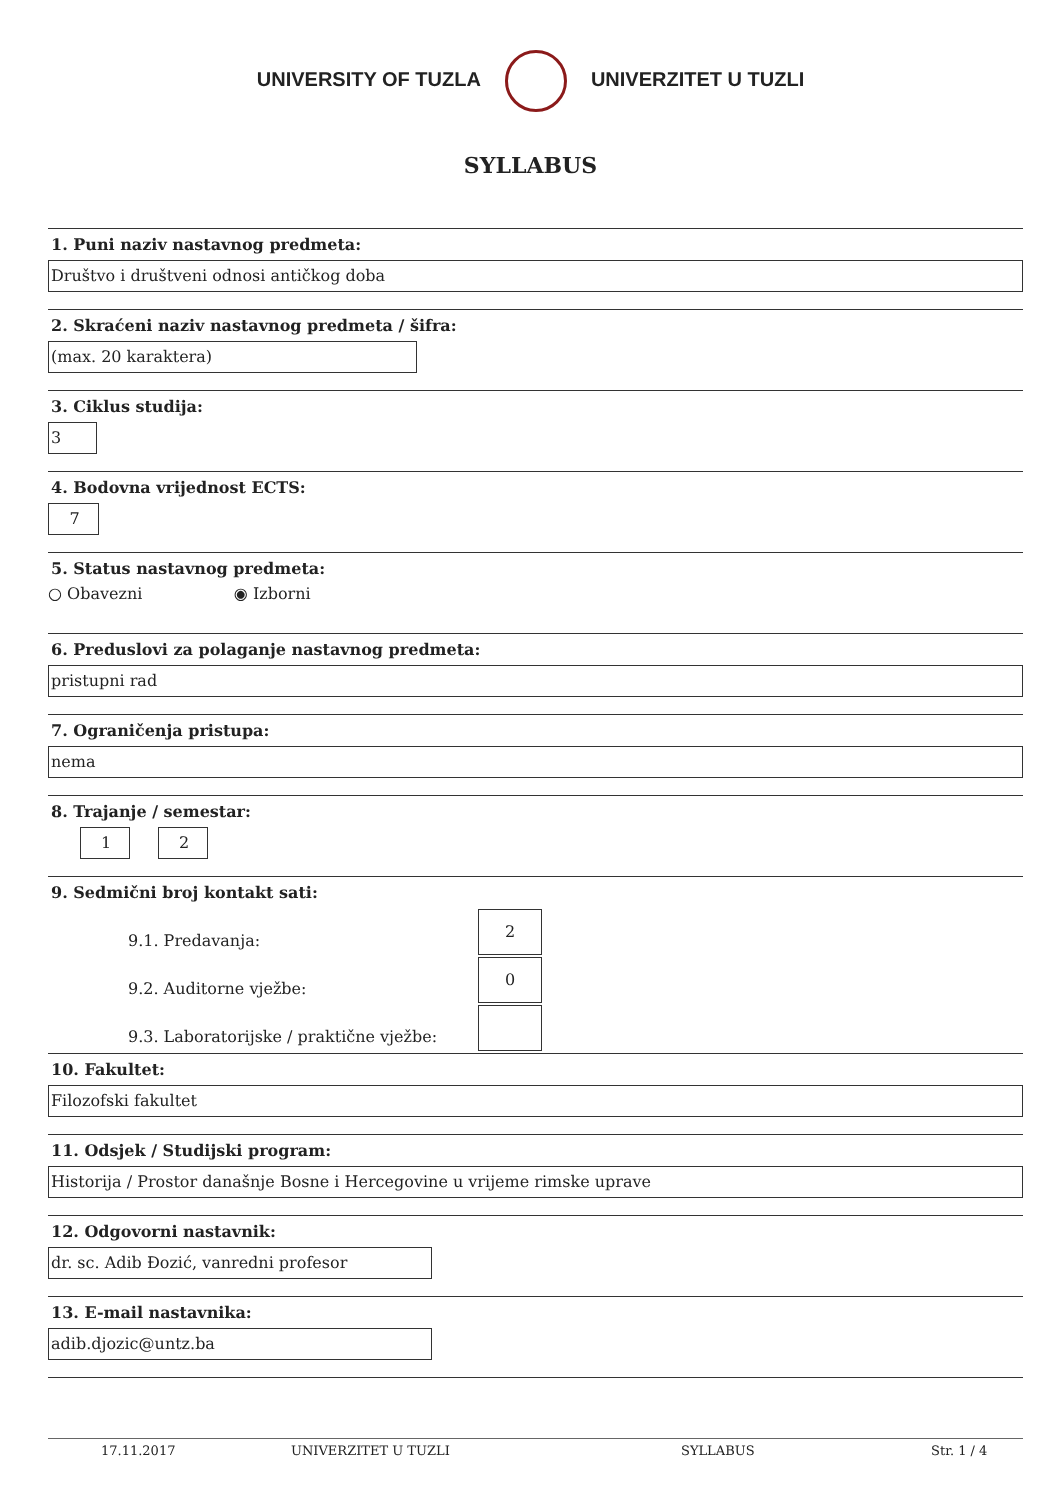UNIVERSITY OF TUZLA UNIVERZITET U TUZLI
SYLLABUS
1. Puni naziv nastavnog predmeta:
Društvo i društveni odnosi antičkog doba
2. Skraćeni naziv nastavnog predmeta / šifra:
(max. 20 karaktera)
3. Ciklus studija:
3
4. Bodovna vrijednost ECTS:
7
5. Status nastavnog predmeta:
○ Obavezni ◉ Izborni
6. Preduslovi za polaganje nastavnog predmeta:
pristupni rad
7. Ograničenja pristupa:
nema
8. Trajanje / semestar:
1 2
9. Sedmični broj kontakt sati:
9.1. Predavanja: 2
9.2. Auditorne vježbe: 0
9.3. Laboratorijske / praktične vježbe:
10. Fakultet:
Filozofski fakultet
11. Odsjek / Studijski program:
Historija / Prostor današnje Bosne i Hercegovine u vrijeme rimske uprave
12. Odgovorni nastavnik:
dr. sc. Adib Đozić, vanredni profesor
13. E-mail nastavnika:
adib.djozic@untz.ba
17.11.2017 UNIVERZITET U TUZLI SYLLABUS Str. 1 / 4